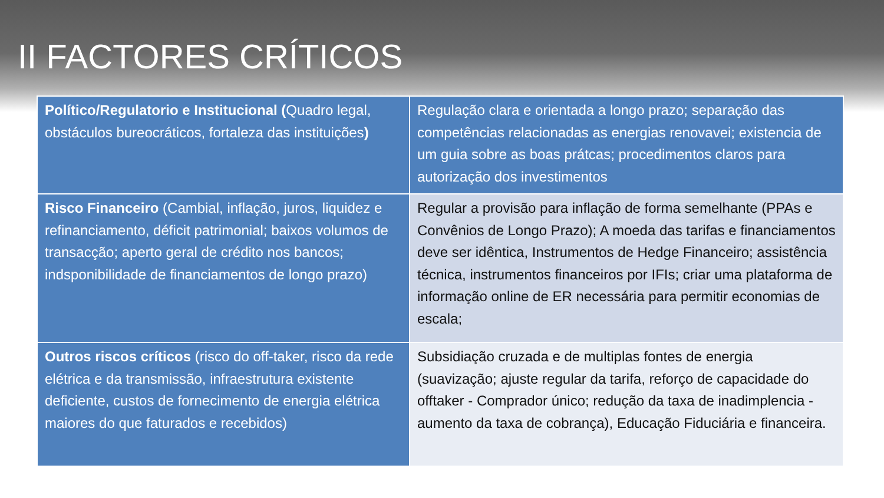II FACTORES CRÍTICOS
| Político/Regulatorio e Institucional ( Quadro legal, obstáculos bureocráticos, fortaleza das instituições ) | Regulação clara e orientada a longo prazo; separação das competências relacionadas as energias renovavei; existencia de um guia sobre as boas prátcas; procedimentos claros para autorização dos investimentos |
| Risco Financeiro (Cambial, inflação, juros, liquidez e refinanciamento, déficit patrimonial; baixos volumos de transacção; aperto geral de crédito nos bancos; indsponibilidade de financiamentos de longo prazo) | Regular a provisão para inflação de forma semelhante (PPAs e Convênios de Longo Prazo); A moeda das tarifas e financiamentos deve ser idêntica, Instrumentos de Hedge Financeiro; assistência técnica, instrumentos financeiros por IFIs; criar uma plataforma de informação online de ER necessária para permitir economias de escala; |
| Outros riscos críticos (risco do off-taker, risco da rede elétrica e da transmissão, infraestrutura existente deficiente, custos de fornecimento de energia elétrica maiores do que faturados e recebidos) | Subsidiação cruzada e de multiplas fontes de energia (suavização; ajuste regular da tarifa, reforço de capacidade do offtaker - Comprador único; redução da taxa de inadimplencia - aumento da taxa de cobrança), Educação Fiduciária e financeira. |